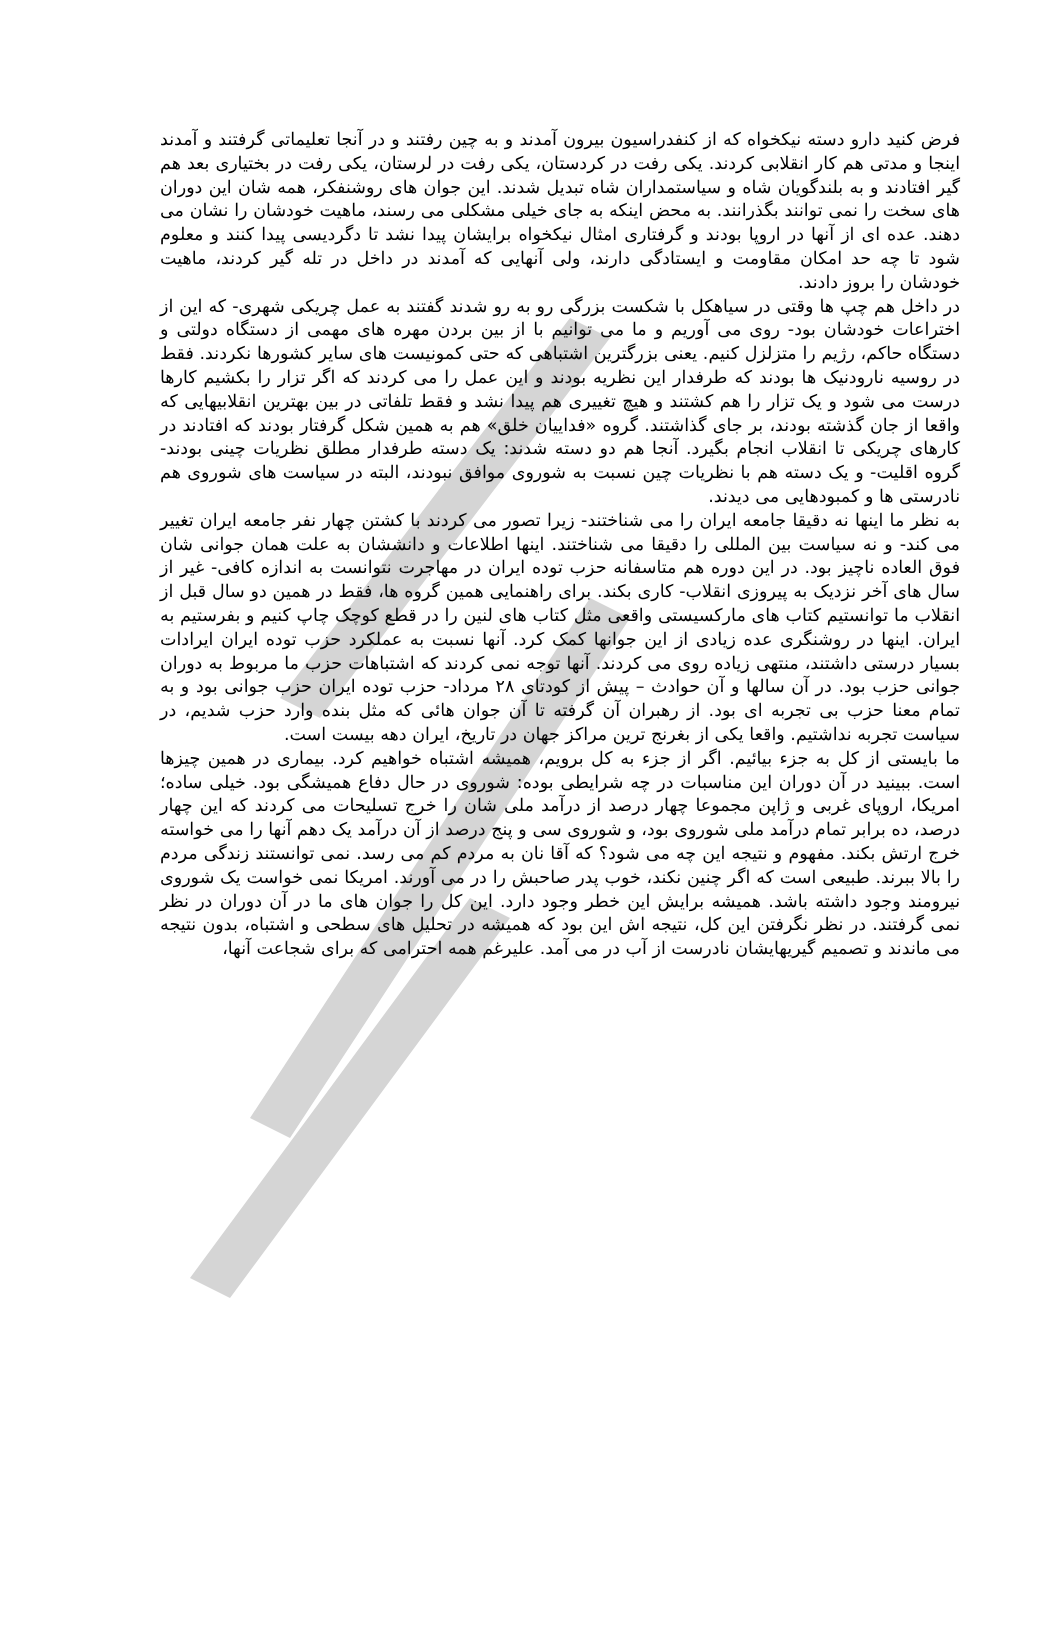فرض کنید دارو دسته نیکخواه که از کنفدراسیون بیرون آمدند و به چین رفتند و در آنجا تعلیماتی گرفتند و آمدند اینجا و مدتی هم کار انقلابی کردند. یکی رفت در کردستان، یکی رفت در لرستان، یکی رفت در بختیاری بعد هم گیر افتادند و به بلندگویان شاه و سیاستمداران شاه تبدیل شدند. این جوان های روشنفکر، همه شان این دوران های سخت را نمی توانند بگذرانند. به محض اینکه به جای خیلی مشکلی می رسند، ماهیت خودشان را نشان می دهند. عده ای از آنها در اروپا بودند و گرفتاری امثال نیکخواه برایشان پیدا نشد تا دگردیسی پیدا کنند و معلوم شود تا چه حد امکان مقاومت و ایستادگی دارند، ولی آنهایی که آمدند در داخل در تله گیر کردند، ماهیت خودشان را بروز دادند.
در داخل هم چپ ها وقتی در سیاهکل با شکست بزرگی رو به رو شدند گفتند به عمل چریکی شهری- که این از اختراعات خودشان بود- روی می آوریم و ما می توانیم با از بین بردن مهره های مهمی از دستگاه دولتی و دستگاه حاکم، رژیم را متزلزل کنیم. یعنی بزرگترین اشتباهی که حتی کمونیست های سایر کشورها نکردند. فقط در روسیه نارودنیک ها بودند که طرفدار این نظریه بودند و این عمل را می کردند که اگر تزار را بکشیم کارها درست می شود و یک تزار را هم کشتند و هیچ تغییری هم پیدا نشد و فقط تلفاتی در بین بهترین انقلابیهایی که واقعا از جان گذشته بودند، بر جای گذاشتند. گروه «فداییان خلق» هم به همین شکل گرفتار بودند که افتادند در کارهای چریکی تا انقلاب انجام بگیرد. آنجا هم دو دسته شدند: یک دسته طرفدار مطلق نظریات چینی بودند- گروه اقلیت- و یک دسته هم با نظریات چین نسبت به شوروی موافق نبودند، البته در سیاست های شوروی هم نادرستی ها و کمبودهایی می دیدند.
به نظر ما اینها نه دقیقا جامعه ایران را می شناختند- زیرا تصور می کردند با کشتن چهار نفر جامعه ایران تغییر می کند- و نه سیاست بین المللی را دقیقا می شناختند. اینها اطلاعات و دانششان به علت همان جوانی شان فوق العاده ناچیز بود. در این دوره هم متاسفانه حزب توده ایران در مهاجرت نتوانست به اندازه کافی- غیر از سال های آخر نزدیک به پیروزی انقلاب- کاری بکند. برای راهنمایی همین گروه ها، فقط در همین دو سال قبل از انقلاب ما توانستیم کتاب های مارکسیستی واقعی مثل کتاب های لنین را در قطع کوچک چاپ کنیم و بفرستیم به ایران. اینها در روشنگری عده زیادی از این جوانها کمک کرد. آنها نسبت به عملکرد حزب توده ایران ایرادات بسیار درستی داشتند، منتهی زیاده روی می کردند. آنها توجه نمی کردند که اشتباهات حزب ما مربوط به دوران جوانی حزب بود. در آن سالها و آن حوادث – پیش از کودتای ۲۸ مرداد- حزب توده ایران حزب جوانی بود و به تمام معنا حزب بی تجربه ای بود. از رهبران آن گرفته تا آن جوان هائی که مثل بنده وارد حزب شدیم، در سیاست تجربه نداشتیم. واقعا یکی از بغرنج ترین مراکز جهان در تاریخ، ایران دهه بیست است.
ما بایستی از کل به جزء بیائیم. اگر از جزء به کل برویم، همیشه اشتباه خواهیم کرد. بیماری در همین چیزها است. ببینید در آن دوران این مناسبات در چه شرایطی بوده: شوروی در حال دفاع همیشگی بود. خیلی ساده؛ امریکا، اروپای غربی و ژاپن مجموعا چهار درصد از درآمد ملی شان را خرج تسلیحات می کردند که این چهار درصد، ده برابر تمام درآمد ملی شوروی بود، و شوروی سی و پنج درصد از آن درآمد یک دهم آنها را می خواسته خرج ارتش بکند. مفهوم و نتیجه این چه می شود؟ که آقا نان به مردم کم می رسد. نمی توانستند زندگی مردم را بالا ببرند. طبیعی است که اگر چنین نکند، خوب پدر صاحبش را در می آورند. امریکا نمی خواست یک شوروی نیرومند وجود داشته باشد. همیشه برایش این خطر وجود دارد. این کل را جوان های ما در آن دوران در نظر نمی گرفتند. در نظر نگرفتن این کل، نتیجه اش این بود که همیشه در تحلیل های سطحی و اشتباه، بدون نتیجه می ماندند و تصمیم گیریهایشان نادرست از آب در می آمد. علیرغم همه احترامی که برای شجاعت آنها،